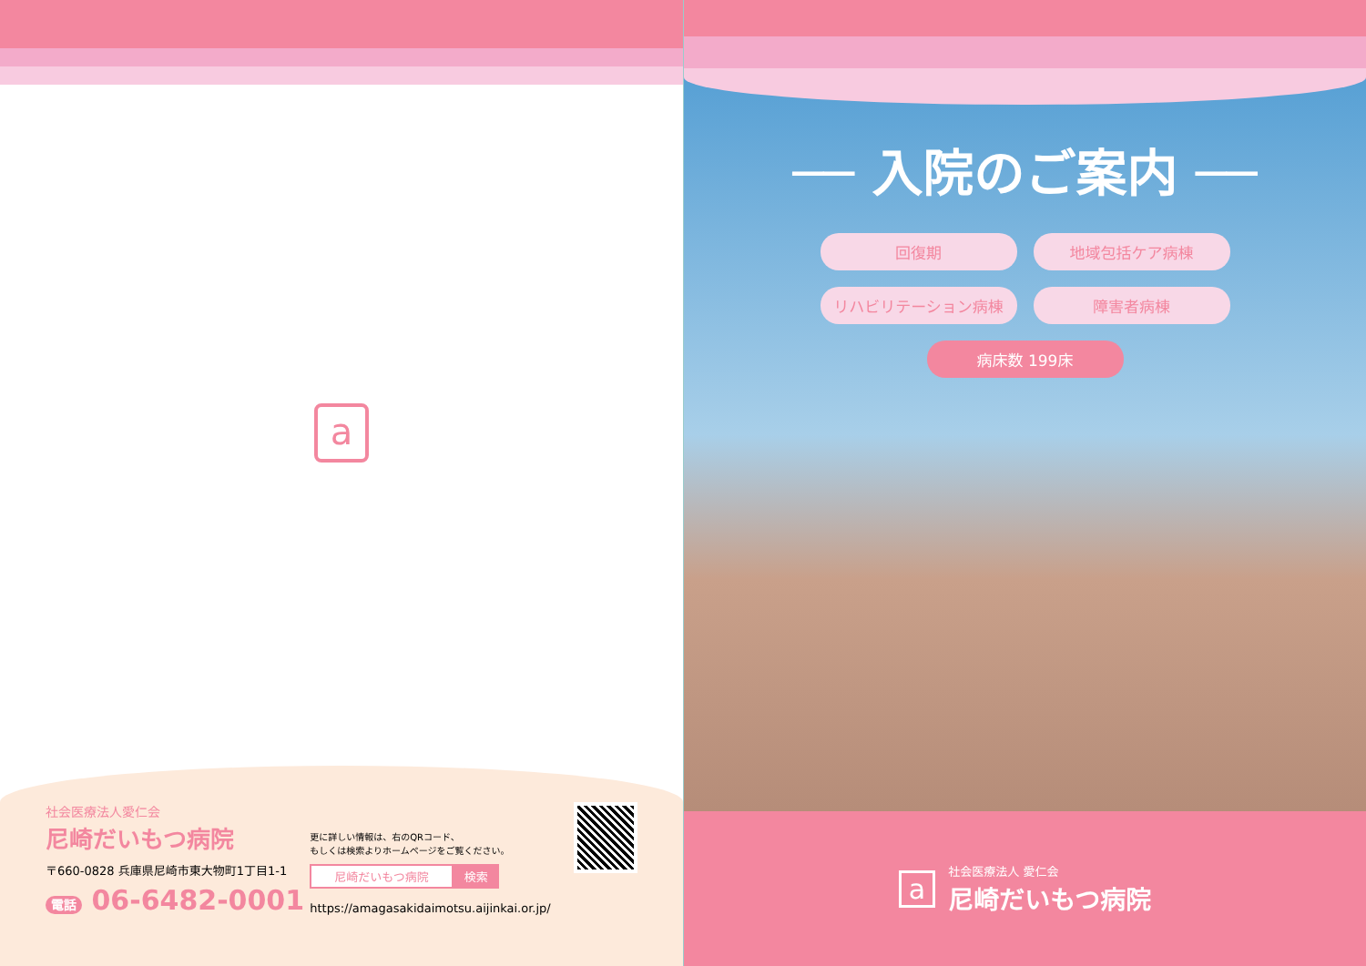a
社会医療法人愛仁会
尼崎だいもつ病院
〒660-0828 兵庫県尼崎市東大物町1丁目1-1
電話 06-6482-0001
更に詳しい情報は、右のQRコード、
もしくは検索よりホームページをご覧ください。
尼崎だいもつ病院 検索
https://amagasakidaimotsu.aijinkai.or.jp/
── 入院のご案内 ──
回復期
地域包括ケア病棟
リハビリテーション病棟
障害者病棟
病床数 199床
a
社会医療法人 愛仁会
尼崎だいもつ病院